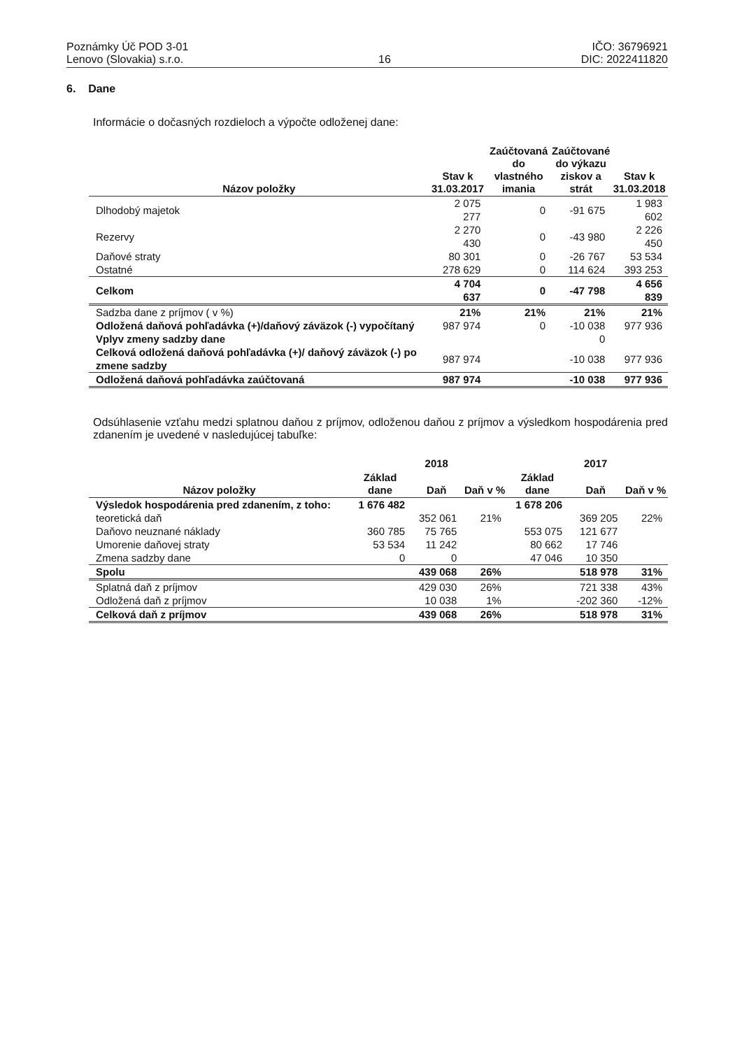Poznámky Úč POD 3-01
Lenovo (Slovakia) s.r.o.
16 IČO: 36796921
DIC: 2022411820
6. Dane
Informácie o dočasných rozdieloch a výpočte odloženej dane:
| Názov položky | Stav k 31.03.2017 | Zaúčtovaná do vlastného imania | Zaúčtované do výkazu ziskov a strát | Stav k 31.03.2018 |
| --- | --- | --- | --- | --- |
| Dlhodobý majetok | 2 075 277 | 0 | -91 675 | 1 983 602 |
| Rezervy | 2 270 430 | 0 | -43 980 | 2 226 450 |
| Daňové straty | 80 301 | 0 | -26 767 | 53 534 |
| Ostatné | 278 629 | 0 | 114 624 | 393 253 |
| Celkom | 4 704 637 | 0 | -47 798 | 4 656 839 |
| Sadzba dane z príjmov ( v %) | 21% | 21% | 21% | 21% |
| Odložená daňová pohľadávka (+)/daňový záväzok (-) vypočítaný | 987 974 | 0 | -10 038 | 977 936 |
| Vplyv zmeny sadzby dane | | | 0 | |
| Celková odložená daňová pohľadávka (+)/ daňový záväzok (-) po zmene sadzby | 987 974 | | -10 038 | 977 936 |
| Odložená daňová pohľadávka zaúčtovaná | 987 974 | | -10 038 | 977 936 |
Odsúhlasenie vzťahu medzi splatnou daňou z príjmov, odloženou daňou z príjmov a výsledkom hospodárenia pred zdanením je uvedené v nasledujúcej tabuľke:
| | | 2018 | | | 2017 | |
| --- | --- | --- | --- | --- | --- | --- |
| Názov položky | Základ dane | Daň | Daň v % | Základ dane | Daň | Daň v % |
| Výsledok hospodárenia pred zdanením, z toho: | 1 676 482 | | | 1 678 206 | | |
| teoretická daň | | 352 061 | 21% | | 369 205 | 22% |
| Daňovo neuznané náklady | 360 785 | 75 765 | | 553 075 | 121 677 | |
| Umorenie daňovej straty | 53 534 | 11 242 | | 80 662 | 17 746 | |
| Zmena sadzby dane | 0 | 0 | | 47 046 | 10 350 | |
| Spolu | | 439 068 | 26% | | 518 978 | 31% |
| Splatná daň z príjmov | | 429 030 | 26% | | 721 338 | 43% |
| Odložená daň z príjmov | | 10 038 | 1% | | -202 360 | -12% |
| Celková daň z príjmov | | 439 068 | 26% | | 518 978 | 31% |